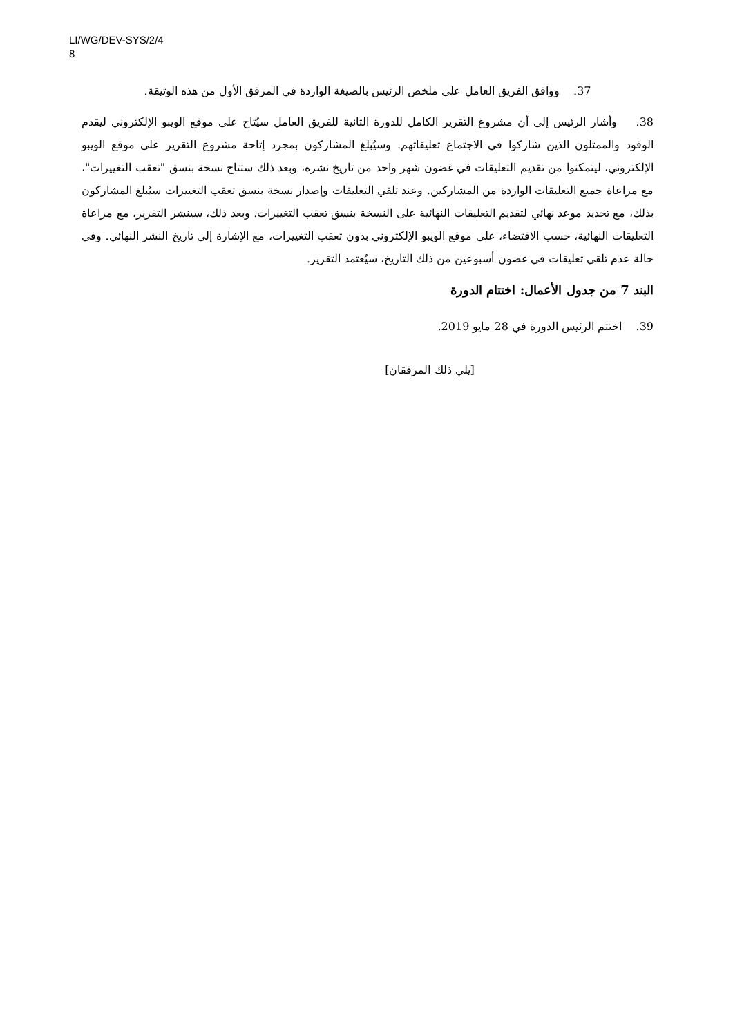LI/WG/DEV-SYS/2/4
8
37. ووافق الفريق العامل على ملخص الرئيس بالصيغة الواردة في المرفق الأول من هذه الوثيقة.
38. وأشار الرئيس إلى أن مشروع التقرير الكامل للدورة الثانية للفريق العامل سيُتاح على موقع الويبو الإلكتروني ليقدم الوفود والممثلون الذين شاركوا في الاجتماع تعليقاتهم. وسيُبلغ المشاركون بمجرد إتاحة مشروع التقرير على موقع الويبو الإلكتروني، ليتمكنوا من تقديم التعليقات في غضون شهر واحد من تاريخ نشره، وبعد ذلك ستتاح نسخة بنسق "تعقب التغييرات"، مع مراعاة جميع التعليقات الواردة من المشاركين. وعند تلقي التعليقات وإصدار نسخة بنسق تعقب التغييرات سيُبلغ المشاركون بذلك، مع تحديد موعد نهائي لتقديم التعليقات النهائية على النسخة بنسق تعقب التغييرات. وبعد ذلك، سينشر التقرير، مع مراعاة التعليقات النهائية، حسب الاقتضاء، على موقع الويبو الإلكتروني بدون تعقب التغييرات، مع الإشارة إلى تاريخ النشر النهائي. وفي حالة عدم تلقي تعليقات في غضون أسبوعين من ذلك التاريخ، سيُعتمد التقرير.
البند 7 من جدول الأعمال: اختتام الدورة
39. اختتم الرئيس الدورة في 28 مايو 2019.
[يلي ذلك المرفقان]